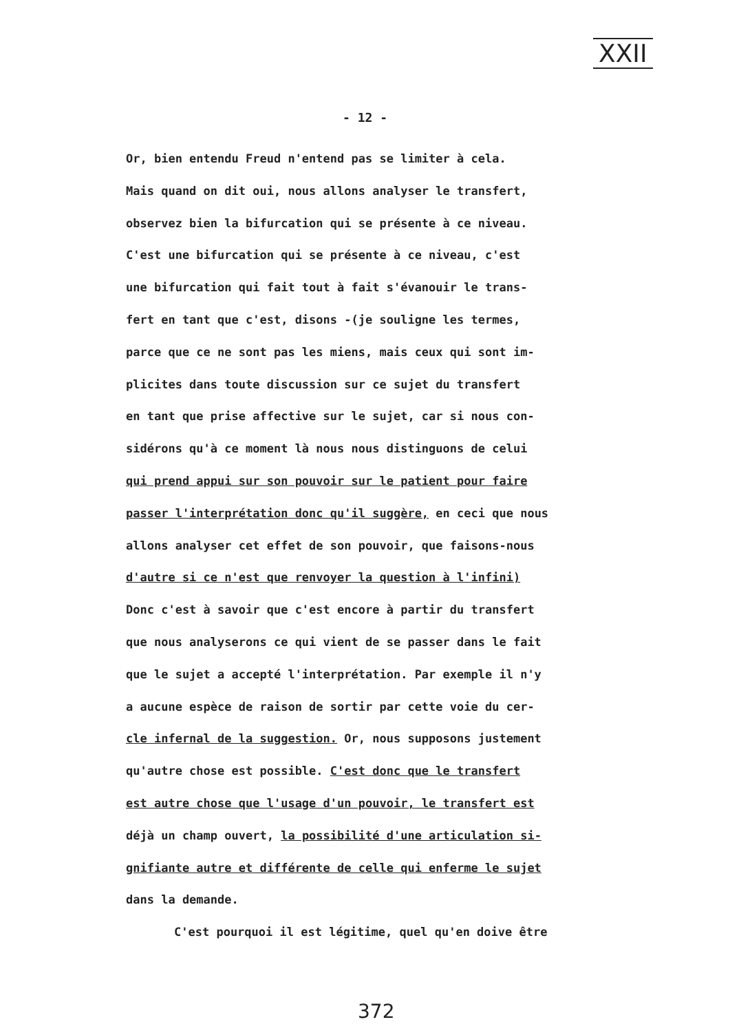XXII
- 12 -
Or, bien entendu Freud n'entend pas se limiter à cela.
Mais quand on dit oui, nous allons analyser le transfert,
observez bien la bifurcation qui se présente à ce niveau.
C'est une bifurcation qui se présente à ce niveau, c'est
une bifurcation qui fait tout à fait s'évanouir le trans-
fert en tant que c'est, disons -(je souligne les termes,
parce que ce ne sont pas les miens, mais ceux qui sont im-
plicites dans toute discussion sur ce sujet du transfert
en tant que prise affective sur le sujet, car si nous con-
sidérons qu'à ce moment là nous nous distinguons de celui
qui prend appui sur son pouvoir sur le patient pour faire
passer l'interprétation donc qu'il suggère, en ceci que nous
allons analyser cet effet de son pouvoir, que faisons-nous
d'autre si ce n'est que renvoyer la question à l'infini)
Donc c'est à savoir que c'est encore à partir du transfert
que nous analyserons ce qui vient de se passer dans le fait
que le sujet a accepté l'interprétation. Par exemple il n'y
a aucune espèce de raison de sortir par cette voie du cer-
cle infernal de la suggestion. Or, nous supposons justement
qu'autre chose est possible. C'est donc que le transfert
est autre chose que l'usage d'un pouvoir, le transfert est
déjà un champ ouvert, la possibilité d'une articulation si-
gnifiante autre et différente de celle qui enferme le sujet
dans la demande.
C'est pourquoi il est légitime, quel qu'en doive être
372